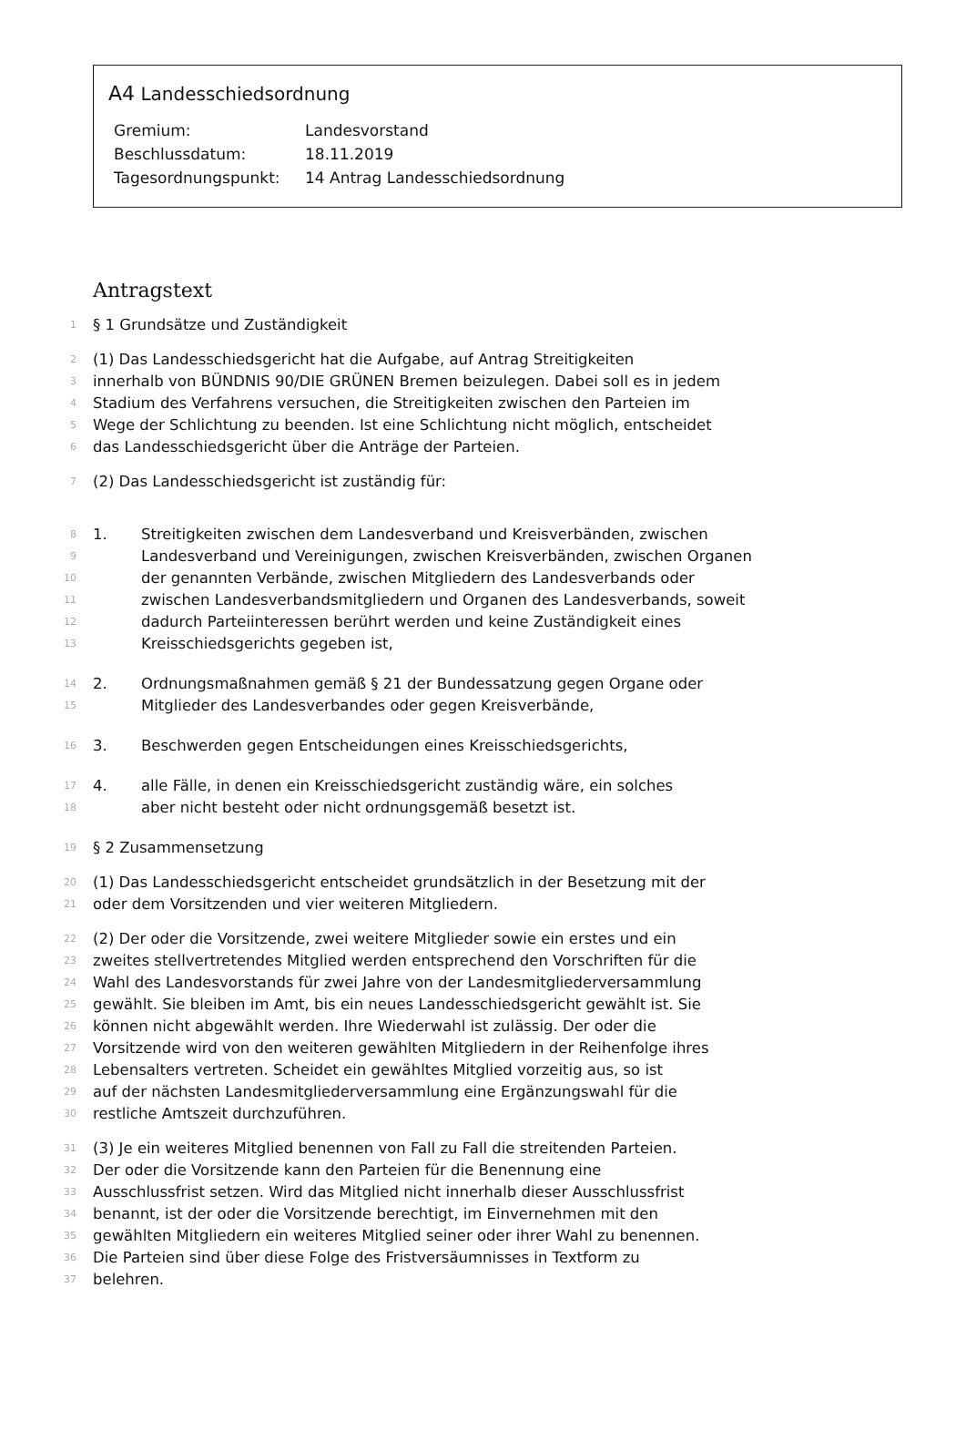A4 Landesschiedsordnung
| Gremium: | Landesvorstand |
| Beschlussdatum: | 18.11.2019 |
| Tagesordnungspunkt: | 14 Antrag Landesschiedsordnung |
Antragstext
1 § 1 Grundsätze und Zuständigkeit
2 (1) Das Landesschiedsgericht hat die Aufgabe, auf Antrag Streitigkeiten
3 innerhalb von BÜNDNIS 90/DIE GRÜNEN Bremen beizulegen. Dabei soll es in jedem
4 Stadium des Verfahrens versuchen, die Streitigkeiten zwischen den Parteien im
5 Wege der Schlichtung zu beenden. Ist eine Schlichtung nicht möglich, entscheidet
6 das Landesschiedsgericht über die Anträge der Parteien.
7 (2) Das Landesschiedsgericht ist zuständig für:
8 1. Streitigkeiten zwischen dem Landesverband und Kreisverbänden, zwischen
9 Landesverband und Vereinigungen, zwischen Kreisverbänden, zwischen Organen
10 der genannten Verbände, zwischen Mitgliedern des Landesverbands oder
11 zwischen Landesverbandsmitgliedern und Organen des Landesverbands, soweit
12 dadurch Parteiinteressen berührt werden und keine Zuständigkeit eines
13 Kreisschiedsgerichts gegeben ist,
14 2. Ordnungsmaßnahmen gemäß § 21 der Bundessatzung gegen Organe oder
15 Mitglieder des Landesverbandes oder gegen Kreisverbände,
16 3. Beschwerden gegen Entscheidungen eines Kreisschiedsgerichts,
17 4. alle Fälle, in denen ein Kreisschiedsgericht zuständig wäre, ein solches
18 aber nicht besteht oder nicht ordnungsgemäß besetzt ist.
19 § 2 Zusammensetzung
20 (1) Das Landesschiedsgericht entscheidet grundsätzlich in der Besetzung mit der
21 oder dem Vorsitzenden und vier weiteren Mitgliedern.
22 (2) Der oder die Vorsitzende, zwei weitere Mitglieder sowie ein erstes und ein
23 zweites stellvertretendes Mitglied werden entsprechend den Vorschriften für die
24 Wahl des Landesvorstands für zwei Jahre von der Landesmitgliederversammlung
25 gewählt. Sie bleiben im Amt, bis ein neues Landesschiedsgericht gewählt ist. Sie
26 können nicht abgewählt werden. Ihre Wiederwahl ist zulässig. Der oder die
27 Vorsitzende wird von den weiteren gewählten Mitgliedern in der Reihenfolge ihres
28 Lebensalters vertreten. Scheidet ein gewähltes Mitglied vorzeitig aus, so ist
29 auf der nächsten Landesmitgliederversammlung eine Ergänzungswahl für die
30 restliche Amtszeit durchzuführen.
31 (3) Je ein weiteres Mitglied benennen von Fall zu Fall die streitenden Parteien.
32 Der oder die Vorsitzende kann den Parteien für die Benennung eine
33 Ausschlussfrist setzen. Wird das Mitglied nicht innerhalb dieser Ausschlussfrist
34 benannt, ist der oder die Vorsitzende berechtigt, im Einvernehmen mit den
35 gewählten Mitgliedern ein weiteres Mitglied seiner oder ihrer Wahl zu benennen.
36 Die Parteien sind über diese Folge des Fristversäumnisses in Textform zu
37 belehren.